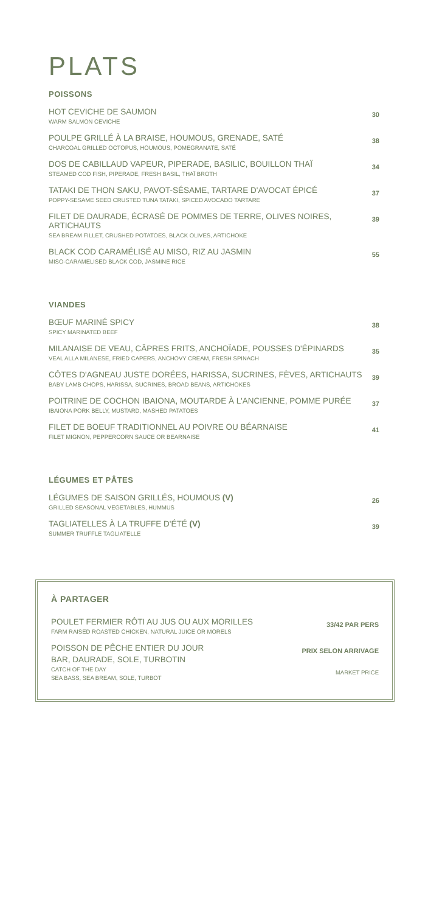PLATS
POISSONS
HOT CEVICHE DE SAUMON
WARM SALMON CEVICHE
30
POULPE GRILLÉ À LA BRAISE, HOUMOUS, GRENADE, SATÉ
CHARCOAL GRILLED OCTOPUS, HOUMOUS, POMEGRANATE, SATÉ
38
DOS DE CABILLAUD VAPEUR, PIPERADE, BASILIC, BOUILLON THAÏ
STEAMED COD FISH, PIPERADE, FRESH BASIL, THAÏ BROTH
34
TATAKI DE THON SAKU, PAVOT-SÉSAME, TARTARE D'AVOCAT ÉPICÉ
POPPY-SESAME SEED CRUSTED TUNA TATAKI, SPICED AVOCADO TARTARE
37
FILET DE DAURADE, ÉCRASÉ DE POMMES DE TERRE, OLIVES NOIRES, ARTICHAUTS
SEA BREAM FILLET, CRUSHED POTATOES, BLACK OLIVES, ARTICHOKE
39
BLACK COD CARAMÉLISÉ AU MISO, RIZ AU JASMIN
MISO-CARAMELISED BLACK COD, JASMINE RICE
55
VIANDES
BŒUF MARINÉ SPICY
SPICY MARINATED BEEF
38
MILANAISE DE VEAU, CÂPRES FRITS, ANCHOÏADE, POUSSES D'ÉPINARDS
VEAL ALLA MILANESE, FRIED CAPERS, ANCHOVY CREAM, FRESH SPINACH
35
CÔTES D'AGNEAU JUSTE DORÉES, HARISSA, SUCRINES, FÈVES, ARTICHAUTS
BABY LAMB CHOPS, HARISSA, SUCRINES, BROAD BEANS, ARTICHOKES
39
POITRINE DE COCHON IBAIONA, MOUTARDE À L'ANCIENNE, POMME PURÉE
IBAIONA PORK BELLY, MUSTARD, MASHED PATATOES
37
FILET DE BOEUF TRADITIONNEL AU POIVRE OU BÉARNAISE
FILET MIGNON, PEPPERCORN SAUCE OR BEARNAISE
41
LÉGUMES ET PÂTES
LÉGUMES DE SAISON GRILLÉS, HOUMOUS (V)
GRILLED SEASONAL VEGETABLES, HUMMUS
26
TAGLIATELLES À LA TRUFFE D'ÉTÉ (V)
SUMMER TRUFFLE TAGLIATELLE
39
À PARTAGER
POULET FERMIER RÔTI AU JUS OU AUX MORILLES
FARM RAISED ROASTED CHICKEN, NATURAL JUICE OR MORELS
33/42 PAR PERS
POISSON DE PÊCHE ENTIER DU JOUR
BAR, DAURADE, SOLE, TURBOTIN
CATCH OF THE DAY
SEA BASS, SEA BREAM, SOLE, TURBOT
PRIX SELON ARRIVAGE
MARKET PRICE